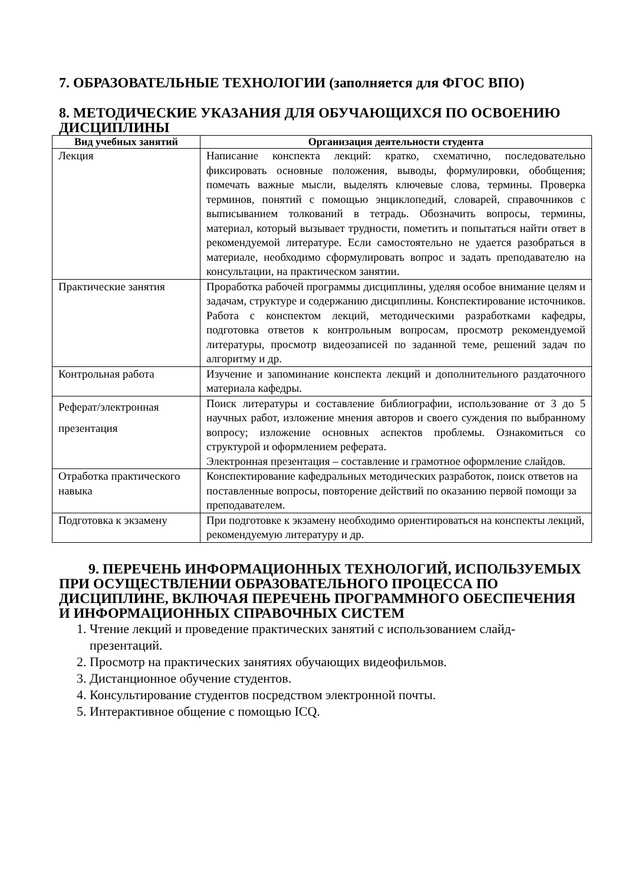7. ОБРАЗОВАТЕЛЬНЫЕ ТЕХНОЛОГИИ (заполняется для ФГОС ВПО)
8. МЕТОДИЧЕСКИЕ УКАЗАНИЯ ДЛЯ ОБУЧАЮЩИХСЯ ПО ОСВОЕНИЮ ДИСЦИПЛИНЫ
| Вид учебных занятий | Организация деятельности студента |
| --- | --- |
| Лекция | Написание конспекта лекций: кратко, схематично, последовательно фиксировать основные положения, выводы, формулировки, обобщения; помечать важные мысли, выделять ключевые слова, термины. Проверка терминов, понятий с помощью энциклопедий, словарей, справочников с выписыванием толкований в тетрадь. Обозначить вопросы, термины, материал, который вызывает трудности, пометить и попытаться найти ответ в рекомендуемой литературе. Если самостоятельно не удается разобраться в материале, необходимо сформулировать вопрос и задать преподавателю на консультации, на практическом занятии. |
| Практические занятия | Проработка рабочей программы дисциплины, уделяя особое внимание целям и задачам, структуре и содержанию дисциплины. Конспектирование источников. Работа с конспектом лекций, методическими разработками кафедры, подготовка ответов к контрольным вопросам, просмотр рекомендуемой литературы, просмотр видеозаписей по заданной теме, решений задач по алгоритму и др. |
| Контрольная работа | Изучение и запоминание конспекта лекций и дополнительного раздаточного материала кафедры. |
| Реферат/электронная презентация | Поиск литературы и составление библиографии, использование от 3 до 5 научных работ, изложение мнения авторов и своего суждения по выбранному вопросу; изложение основных аспектов проблемы. Ознакомиться со структурой и оформлением реферата. Электронная презентация – составление и грамотное оформление слайдов. |
| Отработка практического навыка | Конспектирование кафедральных методических разработок, поиск ответов на поставленные вопросы, повторение действий по оказанию первой помощи за преподавателем. |
| Подготовка к экзамену | При подготовке к экзамену необходимо ориентироваться на конспекты лекций, рекомендуемую литературу и др. |
9. ПЕРЕЧЕНЬ ИНФОРМАЦИОННЫХ ТЕХНОЛОГИЙ, ИСПОЛЬЗУЕМЫХ ПРИ ОСУЩЕСТВЛЕНИИ ОБРАЗОВАТЕЛЬНОГО ПРОЦЕССА ПО ДИСЦИПЛИНЕ, ВКЛЮЧАЯ ПЕРЕЧЕНЬ ПРОГРАММНОГО ОБЕСПЕЧЕНИЯ И ИНФОРМАЦИОННЫХ СПРАВОЧНЫХ СИСТЕМ
1. Чтение лекций и проведение практических занятий с использованием слайд-презентаций.
2. Просмотр на практических занятиях обучающих видеофильмов.
3. Дистанционное обучение студентов.
4. Консультирование студентов посредством электронной почты.
5. Интерактивное общение с помощью ICQ.